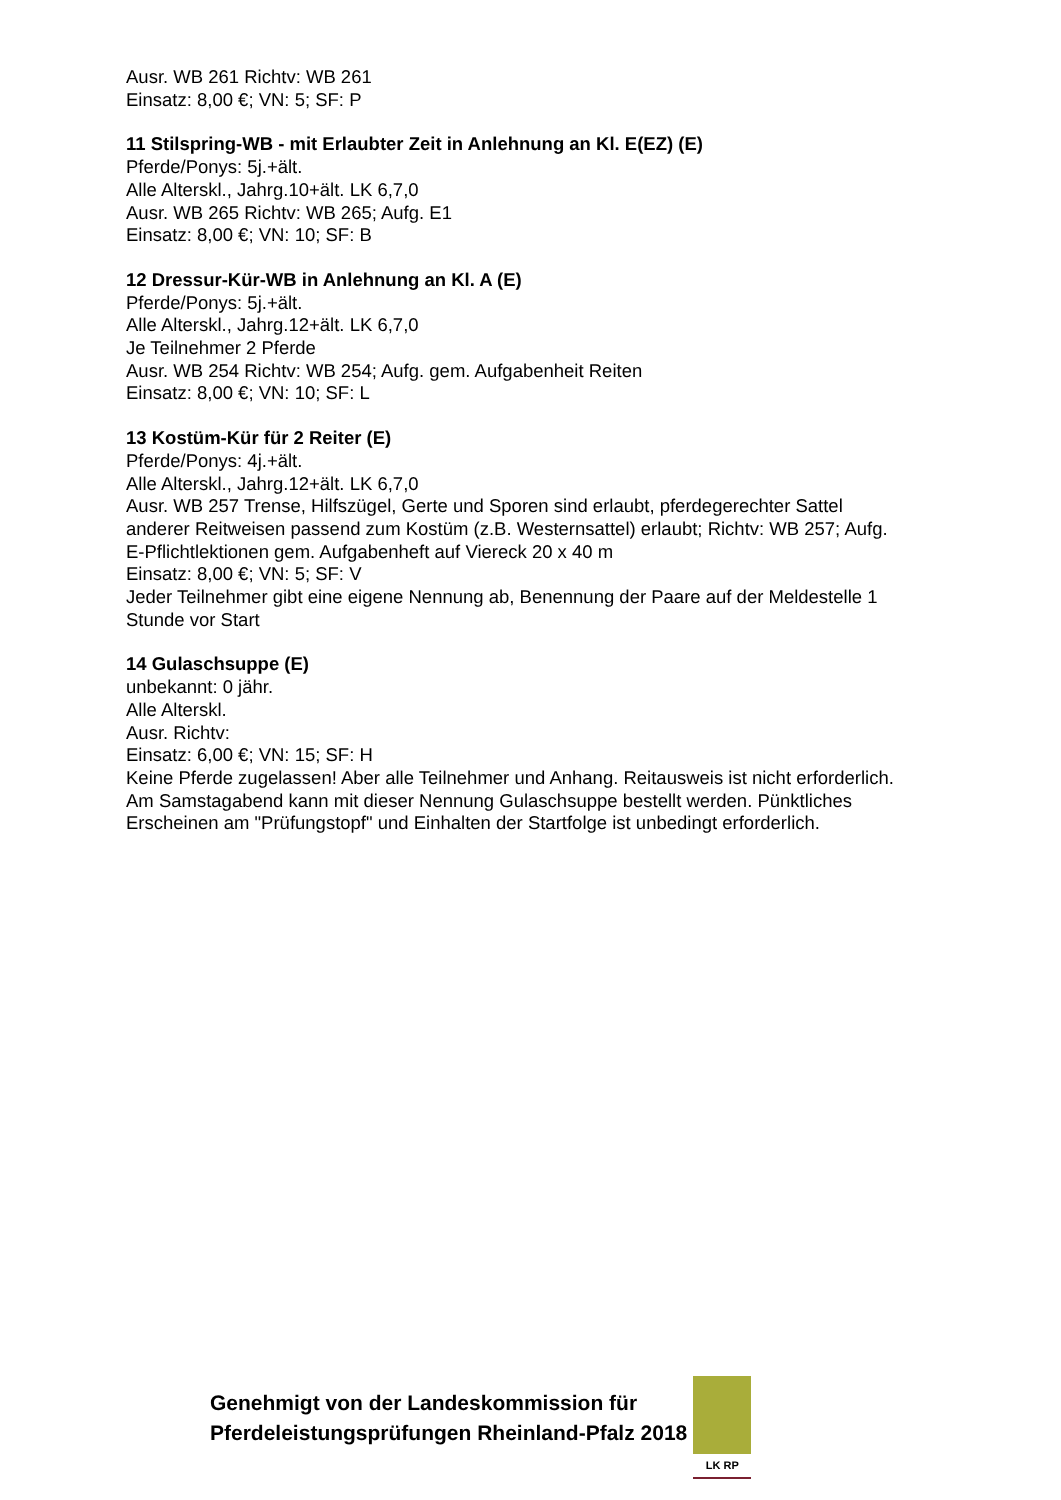Ausr. WB 261 Richtv: WB 261
Einsatz: 8,00 €; VN: 5; SF: P
11 Stilspring-WB - mit Erlaubter Zeit in Anlehnung an Kl. E(EZ) (E)
Pferde/Ponys: 5j.+ält.
Alle Alterskl., Jahrg.10+ält. LK 6,7,0
Ausr. WB 265 Richtv: WB 265; Aufg. E1
Einsatz: 8,00 €; VN: 10; SF: B
12 Dressur-Kür-WB in Anlehnung an Kl. A (E)
Pferde/Ponys: 5j.+ält.
Alle Alterskl., Jahrg.12+ält. LK 6,7,0
Je Teilnehmer 2 Pferde
Ausr. WB 254 Richtv: WB 254; Aufg. gem. Aufgabenheit Reiten
Einsatz: 8,00 €; VN: 10; SF: L
13 Kostüm-Kür für 2 Reiter (E)
Pferde/Ponys: 4j.+ält.
Alle Alterskl., Jahrg.12+ält. LK 6,7,0
Ausr. WB 257 Trense, Hilfszügel, Gerte und Sporen sind erlaubt, pferdegerechter Sattel anderer Reitweisen passend zum Kostüm (z.B. Westernsattel) erlaubt; Richtv: WB 257; Aufg. E-Pflichtlektionen gem. Aufgabenheft auf Viereck 20 x 40 m
Einsatz: 8,00 €; VN: 5; SF: V
Jeder Teilnehmer gibt eine eigene Nennung ab, Benennung der Paare auf der Meldestelle 1 Stunde vor Start
14 Gulaschsuppe (E)
unbekannt: 0 jähr.
Alle Alterskl.
Ausr. Richtv:
Einsatz: 6,00 €; VN: 15; SF: H
Keine Pferde zugelassen! Aber alle Teilnehmer und Anhang. Reitausweis ist nicht erforderlich. Am Samstagabend kann mit dieser Nennung Gulaschsuppe bestellt werden. Pünktliches Erscheinen am "Prüfungstopf" und Einhalten der Startfolge ist unbedingt erforderlich.
Genehmigt von der Landeskommission für
Pferdeleistungsprüfungen Rheinland-Pfalz 2018
LK RP